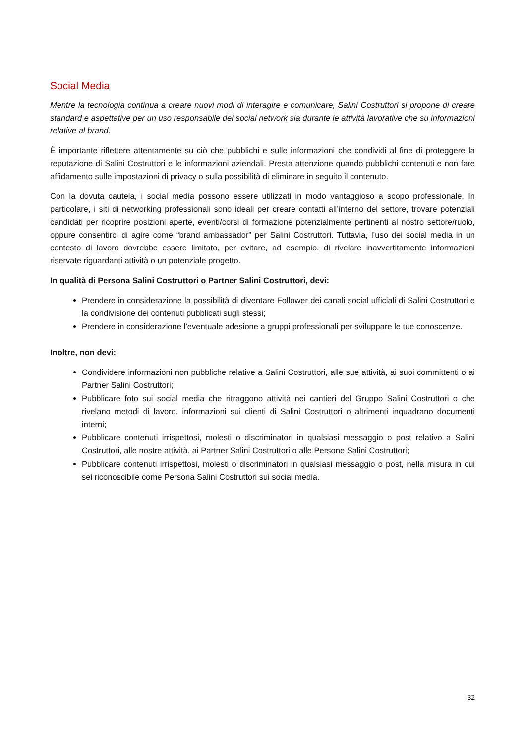Social Media
Mentre la tecnologia continua a creare nuovi modi di interagire e comunicare, Salini Costruttori si propone di creare standard e aspettative per un uso responsabile dei social network sia durante le attività lavorative che su informazioni relative al brand.
È importante riflettere attentamente su ciò che pubblichi e sulle informazioni che condividi al fine di proteggere la reputazione di Salini Costruttori e le informazioni aziendali. Presta attenzione quando pubblichi contenuti e non fare affidamento sulle impostazioni di privacy o sulla possibilità di eliminare in seguito il contenuto.
Con la dovuta cautela, i social media possono essere utilizzati in modo vantaggioso a scopo professionale. In particolare, i siti di networking professionali sono ideali per creare contatti all’interno del settore, trovare potenziali candidati per ricoprire posizioni aperte, eventi/corsi di formazione potenzialmente pertinenti al nostro settore/ruolo, oppure consentirci di agire come “brand ambassador” per Salini Costruttori. Tuttavia, l’uso dei social media in un contesto di lavoro dovrebbe essere limitato, per evitare, ad esempio, di rivelare inavvertitamente informazioni riservate riguardanti attività o un potenziale progetto.
In qualità di Persona Salini Costruttori o Partner Salini Costruttori, devi:
Prendere in considerazione la possibilità di diventare Follower dei canali social ufficiali di Salini Costruttori e la condivisione dei contenuti pubblicati sugli stessi;
Prendere in considerazione l’eventuale adesione a gruppi professionali per sviluppare le tue conoscenze.
Inoltre, non devi:
Condividere informazioni non pubbliche relative a Salini Costruttori, alle sue attività, ai suoi committenti o ai Partner Salini Costruttori;
Pubblicare foto sui social media che ritraggono attività nei cantieri del Gruppo Salini Costruttori o che rivelano metodi di lavoro, informazioni sui clienti di Salini Costruttori o altrimenti inquadrano documenti interni;
Pubblicare contenuti irrispettosi, molesti o discriminatori in qualsiasi messaggio o post relativo a Salini Costruttori, alle nostre attività, ai Partner Salini Costruttori o alle Persone Salini Costruttori;
Pubblicare contenuti irrispettosi, molesti o discriminatori in qualsiasi messaggio o post, nella misura in cui sei riconoscibile come Persona Salini Costruttori sui social media.
32